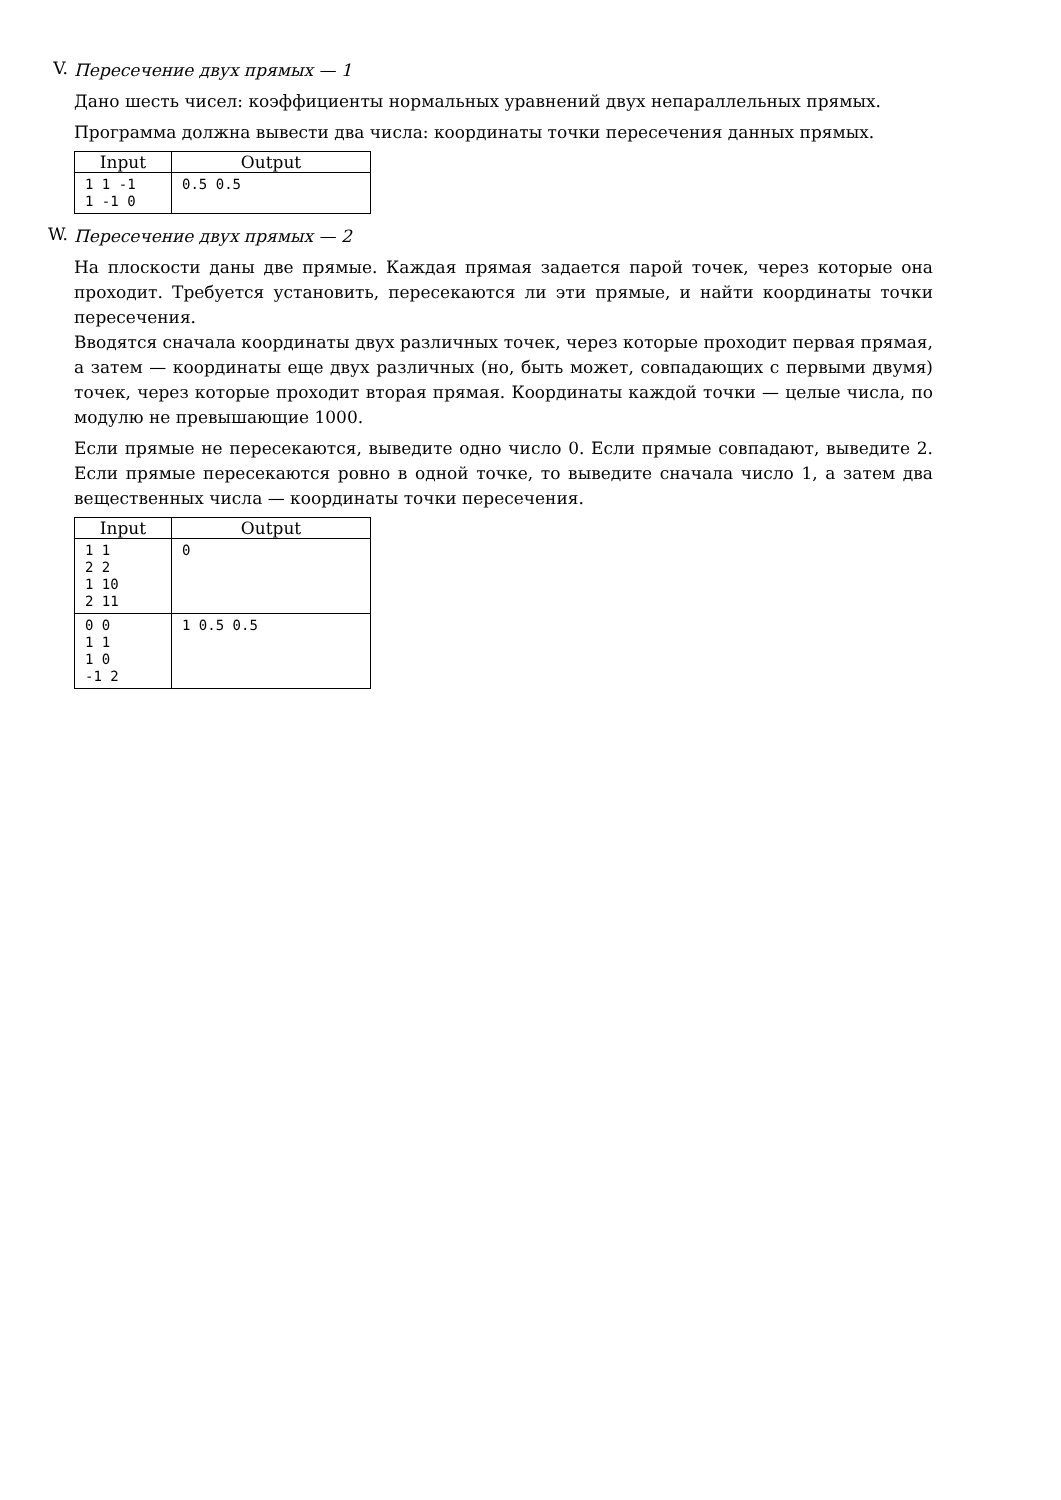V.
Пересечение двух прямых — 1
Дано шесть чисел: коэффициенты нормальных уравнений двух непараллельных прямых.
Программа должна вывести два числа: координаты точки пересечения данных прямых.
| Input | Output |
| --- | --- |
| 1 1 -1 1 -1 0 | 0.5 0.5 |
W.
Пересечение двух прямых — 2
На плоскости даны две прямые. Каждая прямая задается парой точек, через которые она проходит. Требуется установить, пересекаются ли эти прямые, и найти координаты точки пересечения.
Вводятся сначала координаты двух различных точек, через которые проходит первая прямая, а затем — координаты еще двух различных (но, быть может, совпадающих с первыми двумя) точек, через которые проходит вторая прямая. Координаты каждой точки — целые числа, по модулю не превышающие 1000.
Если прямые не пересекаются, выведите одно число 0. Если прямые совпадают, выведите 2. Если прямые пересекаются ровно в одной точке, то выведите сначала число 1, а затем два вещественных числа — координаты точки пересечения.
| Input | Output |
| --- | --- |
| 1 1 2 2 1 10 2 11 | 0 |
| 0 0 1 1 1 0 -1 2 | 1 0.5 0.5 |